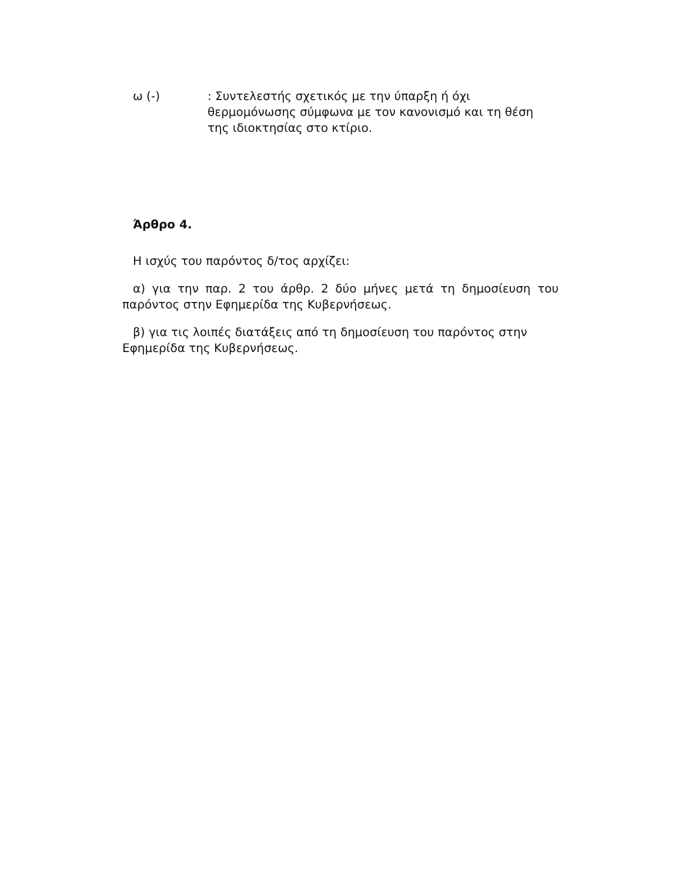ω (-) : Συντελεστής σχετικός με την ύπαρξη ή όχι
θερμομόνωσης σύμφωνα με τον κανονισμό και τη θέση
της ιδιοκτησίας στο κτίριο.
Άρθρο 4.
Η ισχύς του παρόντος δ/τος αρχίζει:
α) για την παρ. 2 του άρθρ. 2 δύο μήνες μετά τη δημοσίευση του παρόντος στην Εφημερίδα της Κυβερνήσεως.
β) για τις λοιπές διατάξεις από τη δημοσίευση του παρόντος στην
Εφημερίδα της Κυβερνήσεως.